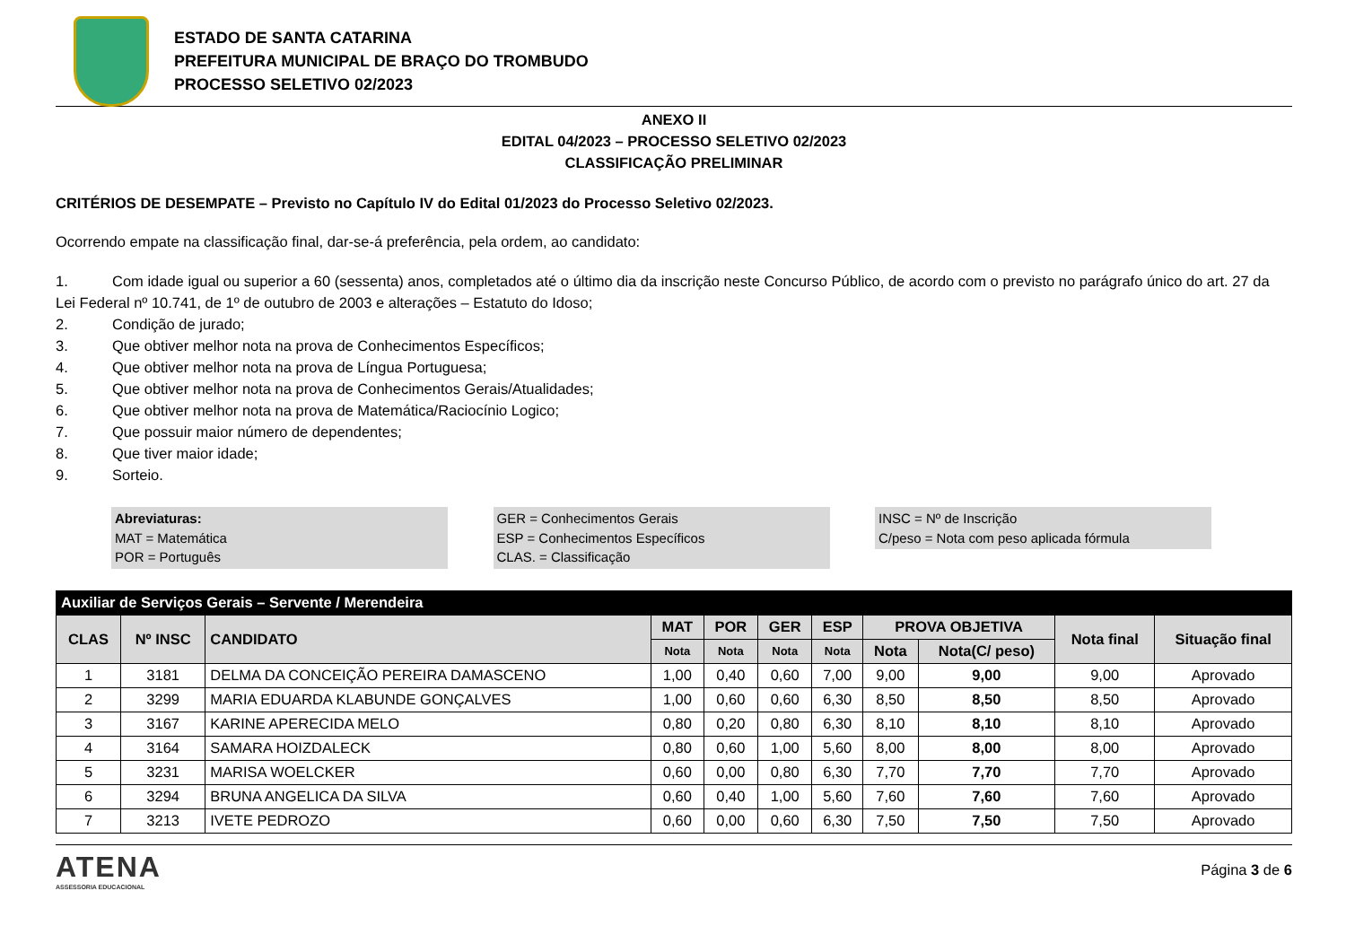ESTADO DE SANTA CATARINA
PREFEITURA MUNICIPAL DE BRAÇO DO TROMBUDO
PROCESSO SELETIVO 02/2023
ANEXO II
EDITAL 04/2023 – PROCESSO SELETIVO 02/2023
CLASSIFICAÇÃO PRELIMINAR
CRITÉRIOS DE DESEMPATE – Previsto no Capítulo IV do Edital 01/2023 do Processo Seletivo 02/2023.
Ocorrendo empate na classificação final, dar-se-á preferência, pela ordem, ao candidato:
1. Com idade igual ou superior a 60 (sessenta) anos, completados até o último dia da inscrição neste Concurso Público, de acordo com o previsto no parágrafo único do art. 27 da Lei Federal nº 10.741, de 1º de outubro de 2003 e alterações – Estatuto do Idoso;
2. Condição de jurado;
3. Que obtiver melhor nota na prova de Conhecimentos Específicos;
4. Que obtiver melhor nota na prova de Língua Portuguesa;
5. Que obtiver melhor nota na prova de Conhecimentos Gerais/Atualidades;
6. Que obtiver melhor nota na prova de Matemática/Raciocínio Logico;
7. Que possuir maior número de dependentes;
8. Que tiver maior idade;
9. Sorteio.
Abreviaturas:
MAT = Matemática
POR = Português
GER = Conhecimentos Gerais
ESP = Conhecimentos Específicos
CLAS. = Classificação
INSC = Nº de Inscrição
C/peso = Nota com peso aplicada fórmula
| Auxiliar de Serviços Gerais – Servente / Merendeira | | | | | | | | | | |
| --- | --- | --- | --- | --- | --- | --- | --- | --- | --- | --- |
| CLAS | Nº INSC | CANDIDATO | MAT | POR | GER | ESP | PROVA OBJETIVA | | Nota final | Situação final |
| | | | Nota | Nota | Nota | Nota | Nota | Nota(C/ peso) | | |
| 1 | 3181 | DELMA DA CONCEIÇÃO PEREIRA DAMASCENO | 1,00 | 0,40 | 0,60 | 7,00 | 9,00 | 9,00 | 9,00 | Aprovado |
| 2 | 3299 | MARIA EDUARDA KLABUNDE GONÇALVES | 1,00 | 0,60 | 0,60 | 6,30 | 8,50 | 8,50 | 8,50 | Aprovado |
| 3 | 3167 | KARINE APERECIDA MELO | 0,80 | 0,20 | 0,80 | 6,30 | 8,10 | 8,10 | 8,10 | Aprovado |
| 4 | 3164 | SAMARA HOIZDALECK | 0,80 | 0,60 | 1,00 | 5,60 | 8,00 | 8,00 | 8,00 | Aprovado |
| 5 | 3231 | MARISA WOELCKER | 0,60 | 0,00 | 0,80 | 6,30 | 7,70 | 7,70 | 7,70 | Aprovado |
| 6 | 3294 | BRUNA ANGELICA DA SILVA | 0,60 | 0,40 | 1,00 | 5,60 | 7,60 | 7,60 | 7,60 | Aprovado |
| 7 | 3213 | IVETE PEDROZO | 0,60 | 0,00 | 0,60 | 6,30 | 7,50 | 7,50 | 7,50 | Aprovado |
ATENA
ASSESSORIA EDUCACIONAL
Página 3 de 6